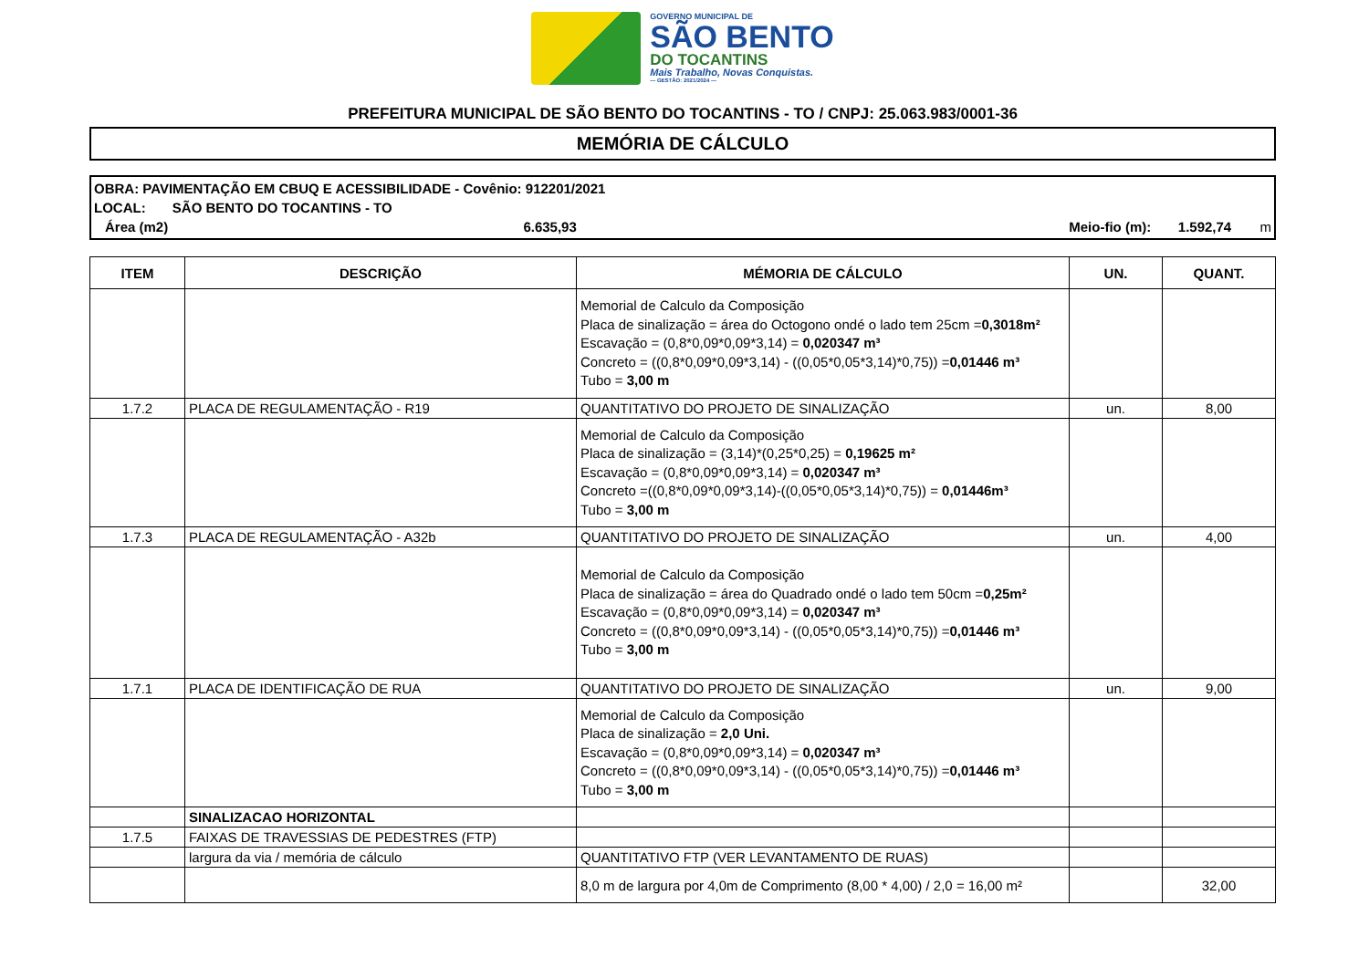GOVERNO MUNICIPAL DE
SÃO BENTO
DO TOCANTINS
Mais Trabalho, Novas Conquistas.
— GESTÃO: 2021/2024 —
PREFEITURA MUNICIPAL DE SÃO BENTO DO TOCANTINS - TO / CNPJ: 25.063.983/0001-36
MEMÓRIA DE CÁLCULO
OBRA: PAVIMENTAÇÃO EM CBUQ E ACESSIBILIDADE - Covênio: 912201/2021
LOCAL: SÃO BENTO DO TOCANTINS - TO
Área (m2) 6.635,93 Meio-fio (m): 1.592,74 m
| ITEM | DESCRIÇÃO | MÉMORIA DE CÁLCULO | UN. | QUANT. |
| --- | --- | --- | --- | --- |
| | | Memorial de Calculo da Composição Placa de sinalização = área do Octogono ondé o lado tem 25cm = 0,3018m² Escavação = (0,8*0,09*0,09*3,14) = 0,020347 m³ Concreto = ((0,8*0,09*0,09*3,14) - ((0,05*0,05*3,14)*0,75)) = 0,01446 m³ Tubo = 3,00 m | | |
| 1.7.2 | PLACA DE REGULAMENTAÇÃO - R19 | QUANTITATIVO DO PROJETO DE SINALIZAÇÃO | un. | 8,00 |
| | | Memorial de Calculo da Composição Placa de sinalização = (3,14)*(0,25*0,25) = 0,19625 m² Escavação = (0,8*0,09*0,09*3,14) = 0,020347 m³ Concreto =((0,8*0,09*0,09*3,14)-((0,05*0,05*3,14)*0,75)) = 0,01446m³ Tubo = 3,00 m | | |
| 1.7.3 | PLACA DE REGULAMENTAÇÃO - A32b | QUANTITATIVO DO PROJETO DE SINALIZAÇÃO | un. | 4,00 |
| | | Memorial de Calculo da Composição Placa de sinalização = área do Quadrado ondé o lado tem 50cm = 0,25m² Escavação = (0,8*0,09*0,09*3,14) = 0,020347 m³ Concreto = ((0,8*0,09*0,09*3,14) - ((0,05*0,05*3,14)*0,75)) = 0,01446 m³ Tubo = 3,00 m | | |
| 1.7.1 | PLACA DE IDENTIFICAÇÃO DE RUA | QUANTITATIVO DO PROJETO DE SINALIZAÇÃO | un. | 9,00 |
| | | Memorial de Calculo da Composição Placa de sinalização = 2,0 Uni. Escavação = (0,8*0,09*0,09*3,14) = 0,020347 m³ Concreto = ((0,8*0,09*0,09*3,14) - ((0,05*0,05*3,14)*0,75)) = 0,01446 m³ Tubo = 3,00 m | | |
| | SINALIZACAO HORIZONTAL | | | |
| 1.7.5 | FAIXAS DE TRAVESSIAS DE PEDESTRES (FTP) | | | |
| | largura da via / memória de cálculo | QUANTITATIVO FTP (VER LEVANTAMENTO DE RUAS) | | |
| | | 8,0 m de largura por 4,0m de Comprimento (8,00 * 4,00) / 2,0 = 16,00 m² | | 32,00 |